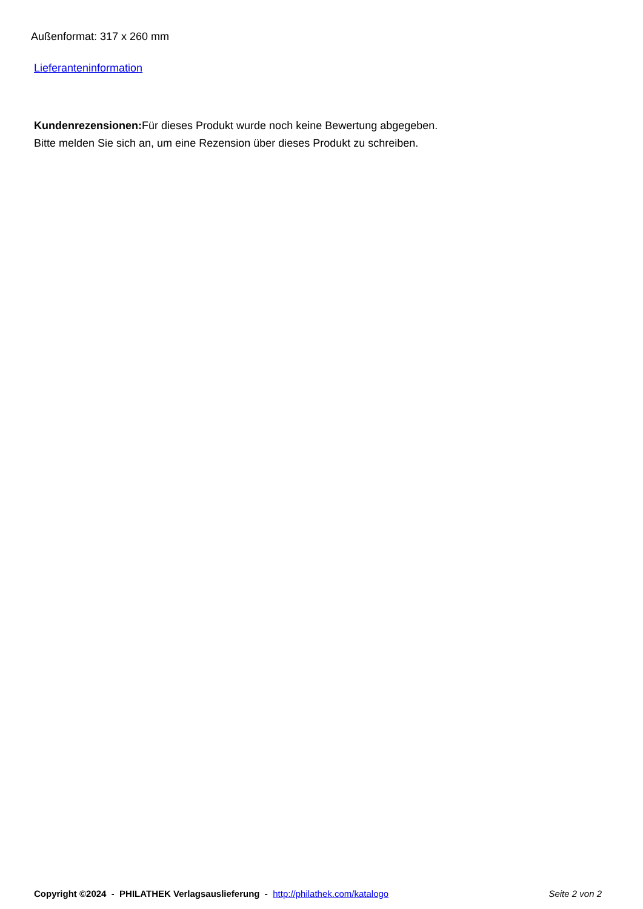Außenformat: 317 x 260 mm
Lieferanteninformation
Kundenrezensionen: Für dieses Produkt wurde noch keine Bewertung abgegeben.
Bitte melden Sie sich an, um eine Rezension über dieses Produkt zu schreiben.
Copyright ©2024 - PHILATHEK Verlagsauslieferung - http://philathek.com/katalogo Seite 2 von 2